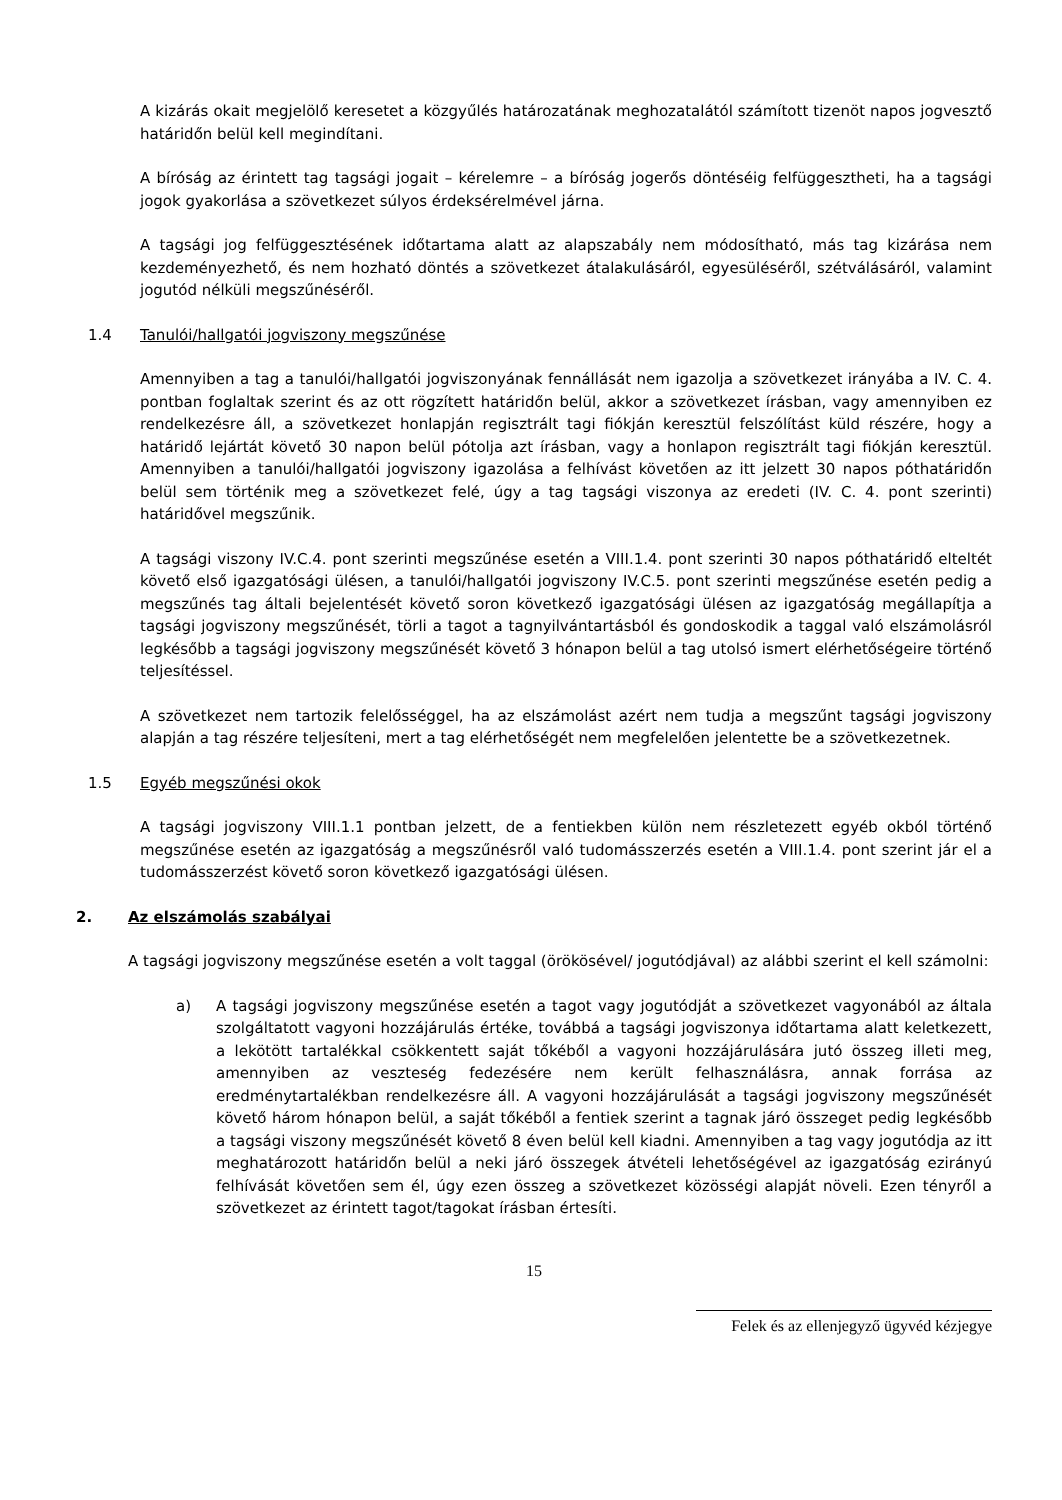A kizárás okait megjelölő keresetet a közgyűlés határozatának meghozatalától számított tizenöt napos jogvesztő határidőn belül kell megindítani.
A bíróság az érintett tag tagsági jogait – kérelemre – a bíróság jogerős döntéséig felfüggesztheti, ha a tagsági jogok gyakorlása a szövetkezet súlyos érdeksérelmével járna.
A tagsági jog felfüggesztésének időtartama alatt az alapszabály nem módosítható, más tag kizárása nem kezdeményezhető, és nem hozható döntés a szövetkezet átalakulásáról, egyesüléséről, szétválásáról, valamint jogutód nélküli megszűnéséről.
1.4 Tanulói/hallgatói jogviszony megszűnése
Amennyiben a tag a tanulói/hallgatói jogviszonyának fennállását nem igazolja a szövetkezet irányába a IV. C. 4. pontban foglaltak szerint és az ott rögzített határidőn belül, akkor a szövetkezet írásban, vagy amennyiben ez rendelkezésre áll, a szövetkezet honlapján regisztrált tagi fiókján keresztül felszólítást küld részére, hogy a határidő lejártát követő 30 napon belül pótolja azt írásban, vagy a honlapon regisztrált tagi fiókján keresztül. Amennyiben a tanulói/hallgatói jogviszony igazolása a felhívást követően az itt jelzett 30 napos póthatáridőn belül sem történik meg a szövetkezet felé, úgy a tag tagsági viszonya az eredeti (IV. C. 4. pont szerinti) határidővel megszűnik.
A tagsági viszony IV.C.4. pont szerinti megszűnése esetén a VIII.1.4. pont szerinti 30 napos póthatáridő elteltét követő első igazgatósági ülésen, a tanulói/hallgatói jogviszony IV.C.5. pont szerinti megszűnése esetén pedig a megszűnés tag általi bejelentését követő soron következő igazgatósági ülésen az igazgatóság megállapítja a tagsági jogviszony megszűnését, törli a tagot a tagnyilvántartásból és gondoskodik a taggal való elszámolásról legkésőbb a tagsági jogviszony megszűnését követő 3 hónapon belül a tag utolsó ismert elérhetőségeire történő teljesítéssel.
A szövetkezet nem tartozik felelősséggel, ha az elszámolást azért nem tudja a megszűnt tagsági jogviszony alapján a tag részére teljesíteni, mert a tag elérhetőségét nem megfelelően jelentette be a szövetkezetnek.
1.5 Egyéb megszűnési okok
A tagsági jogviszony VIII.1.1 pontban jelzett, de a fentiekben külön nem részletezett egyéb okból történő megszűnése esetén az igazgatóság a megszűnésről való tudomásszerzés esetén a VIII.1.4. pont szerint jár el a tudomásszerzést követő soron következő igazgatósági ülésen.
2. Az elszámolás szabályai
A tagsági jogviszony megszűnése esetén a volt taggal (örökösével/ jogutódjával) az alábbi szerint el kell számolni:
a) A tagsági jogviszony megszűnése esetén a tagot vagy jogutódját a szövetkezet vagyonából az általa szolgáltatott vagyoni hozzájárulás értéke, továbbá a tagsági jogviszonya időtartama alatt keletkezett, a lekötött tartalékkal csökkentett saját tőkéből a vagyoni hozzájárulására jutó összeg illeti meg, amennyiben az veszteség fedezésére nem került felhasználásra, annak forrása az eredménytartalékban rendelkezésre áll. A vagyoni hozzájárulását a tagsági jogviszony megszűnését követő három hónapon belül, a saját tőkéből a fentiek szerint a tagnak járó összeget pedig legkésőbb a tagsági viszony megszűnését követő 8 éven belül kell kiadni. Amennyiben a tag vagy jogutódja az itt meghatározott határidőn belül a neki járó összegek átvételi lehetőségével az igazgatóság ezirányú felhívását követően sem él, úgy ezen összeg a szövetkezet közösségi alapját növeli. Ezen tényről a szövetkezet az érintett tagot/tagokat írásban értesíti.
15
Felek és az ellenjegyző ügyvéd kézjegye